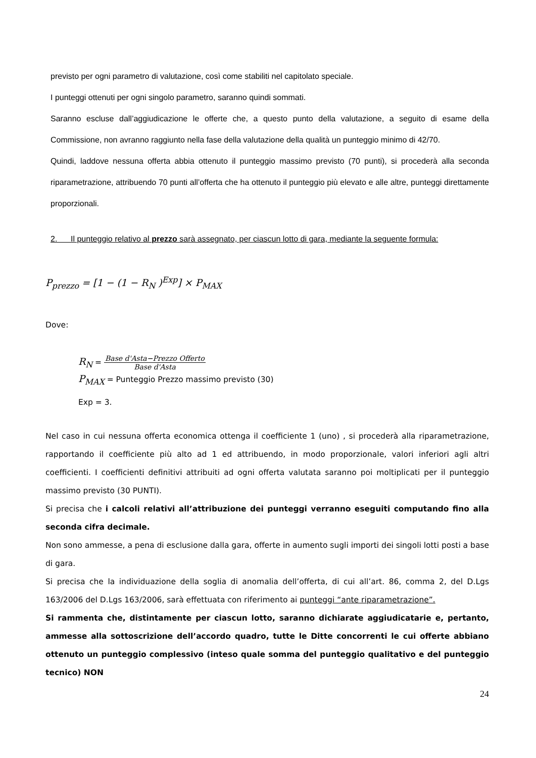previsto per ogni parametro di valutazione, così come stabiliti nel capitolato speciale.
I punteggi ottenuti per ogni singolo parametro, saranno quindi sommati.
Saranno escluse dall’aggiudicazione le offerte che, a questo punto della valutazione, a seguito di esame della Commissione, non avranno raggiunto nella fase della valutazione della qualità un punteggio minimo di 42/70.
Quindi, laddove nessuna offerta abbia ottenuto il punteggio massimo previsto (70 punti), si procederà alla seconda riparametrazione, attribuendo 70 punti all’offerta che ha ottenuto il punteggio più elevato e alle altre, punteggi direttamente proporzionali.
2. Il punteggio relativo al prezzo sarà assegnato, per ciascun lotto di gara, mediante la seguente formula:
P<sub>prezzo</sub> = [1 − (1 − R<sub>N</sub> )<sup>Exp</sup>] × P<sub>MAX</sub>
Dove:
R<sub>N</sub> = Base d'Asta−Prezzo Offerto Base d'Asta
P<sub>MAX</sub> = Punteggio Prezzo massimo previsto (30)
Exp = 3.
Nel caso in cui nessuna offerta economica ottenga il coefficiente 1 (uno) , si procederà alla riparametrazione, rapportando il coefficiente più alto ad 1 ed attribuendo, in modo proporzionale, valori inferiori agli altri coefficienti. I coefficienti definitivi attribuiti ad ogni offerta valutata saranno poi moltiplicati per il punteggio massimo previsto (30 PUNTI).
Si precisa che i calcoli relativi all’attribuzione dei punteggi verranno eseguiti computando fino alla seconda cifra decimale.
Non sono ammesse, a pena di esclusione dalla gara, offerte in aumento sugli importi dei singoli lotti posti a base di gara.
Si precisa che la individuazione della soglia di anomalia dell’offerta, di cui all’art. 86, comma 2, del D.Lgs 163/2006 del D.Lgs 163/2006, sarà effettuata con riferimento ai punteggi “ante riparametrazione”.
Si rammenta che, distintamente per ciascun lotto, saranno dichiarate aggiudicatarie e, pertanto, ammesse alla sottoscrizione dell’accordo quadro, tutte le Ditte concorrenti le cui offerte abbiano ottenuto un punteggio complessivo (inteso quale somma del punteggio qualitativo e del punteggio tecnico) NON
24